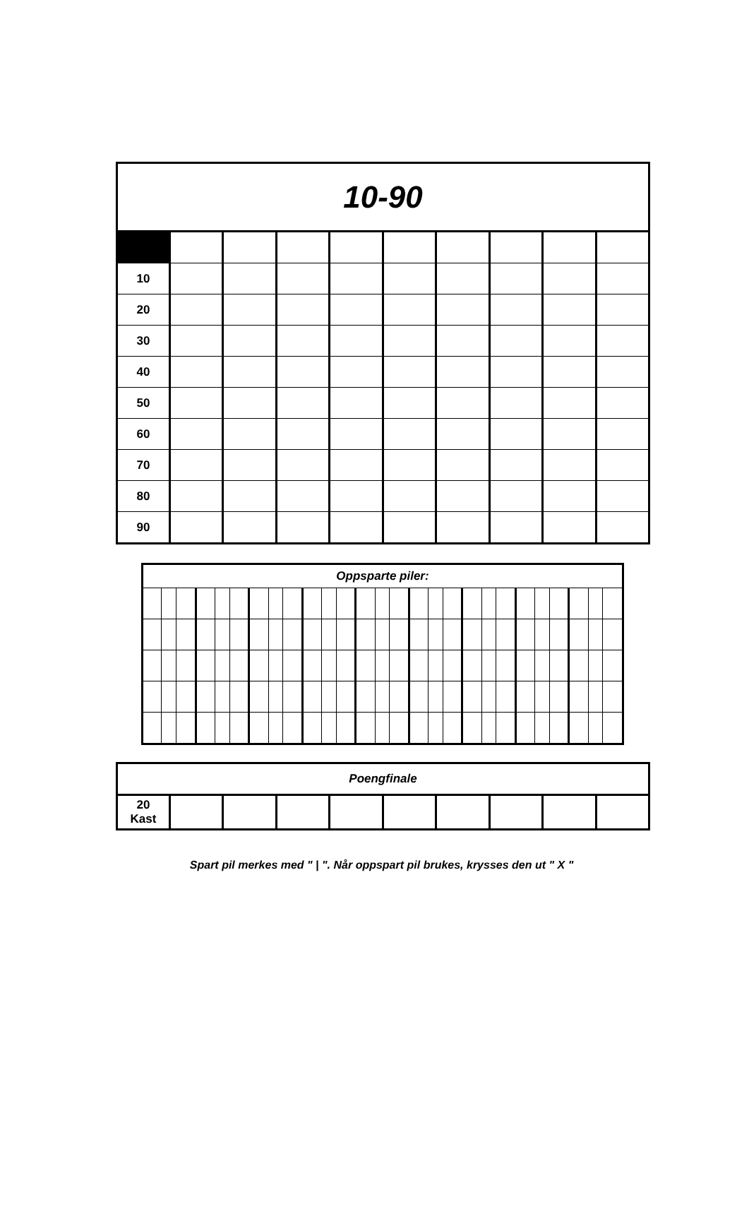| 10-90 | | | | | | | | | |
| 10 | | | | | | | | | |
| 20 | | | | | | | | | |
| 30 | | | | | | | | | |
| 40 | | | | | | | | | |
| 50 | | | | | | | | | |
| 60 | | | | | | | | | |
| 70 | | | | | | | | | |
| 80 | | | | | | | | | |
| 90 | | | | | | | | | |
| Oppsparte piler: | | | | | | | | | | | | | | | | | | | | | | | | | | |
| --- | --- | --- | --- | --- | --- | --- | --- | --- | --- | --- | --- | --- | --- | --- | --- | --- | --- | --- | --- | --- | --- | --- | --- | --- | --- | --- |
| Poengfinale | | | | | | | | | |
| --- | --- | --- | --- | --- | --- | --- | --- | --- | --- |
| 20 Kast | | | | | | | | | |
Spart pil merkes med " | ". Når oppspart pil brukes, krysses den ut " X "